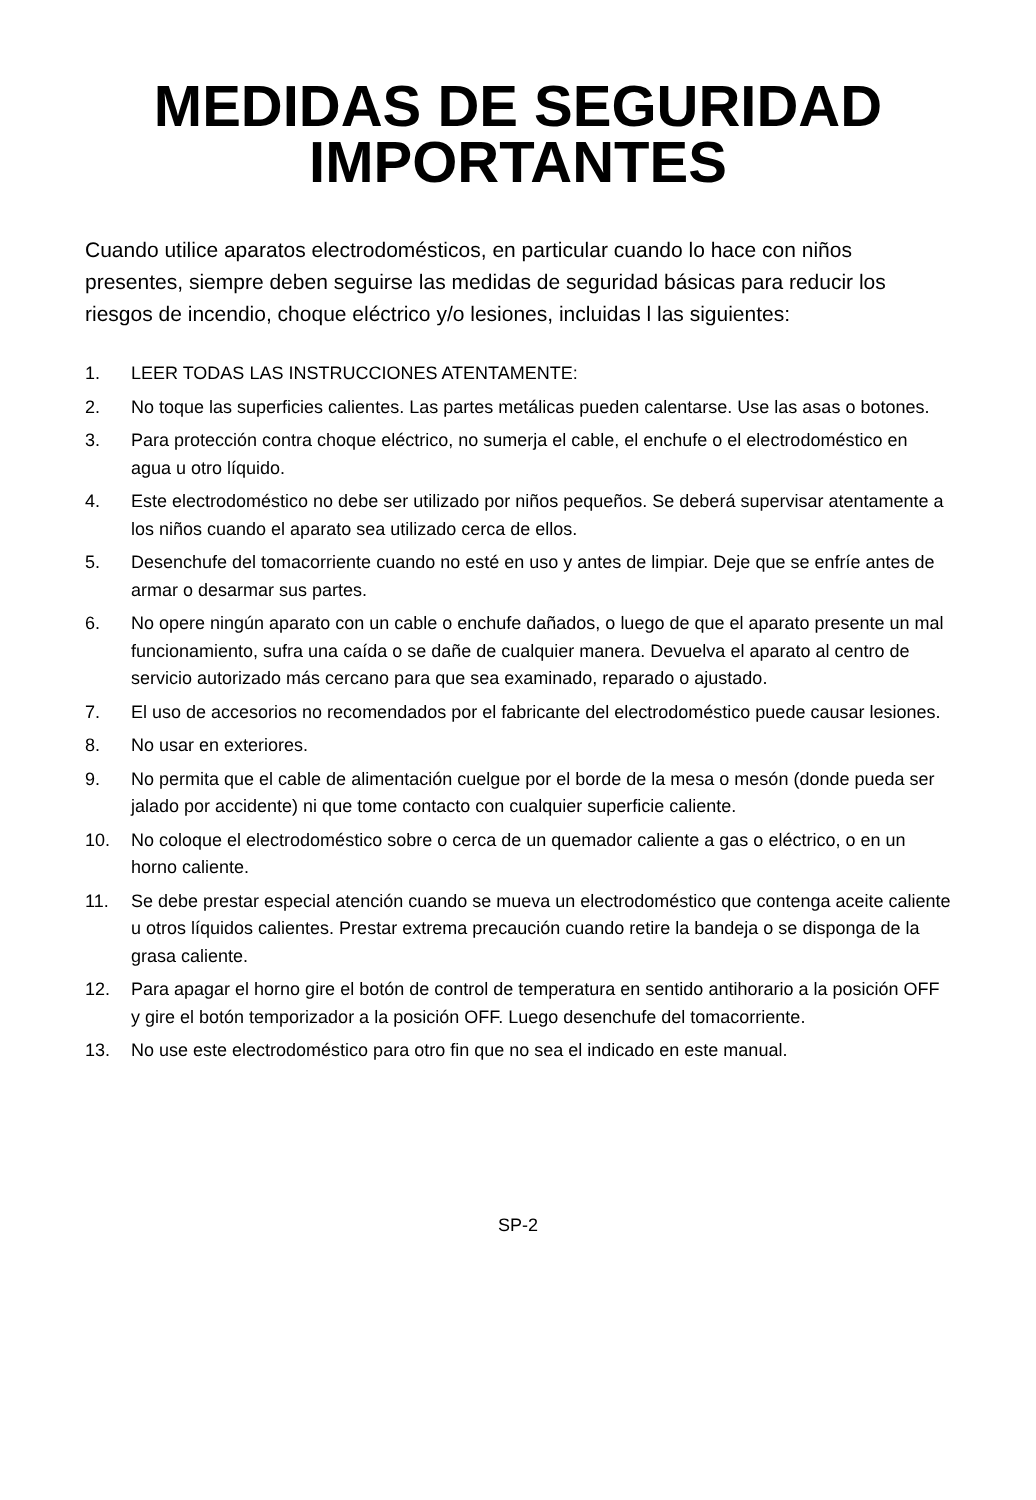MEDIDAS DE SEGURIDAD
IMPORTANTES
Cuando utilice aparatos electrodomésticos, en particular cuando lo hace con niños presentes, siempre deben seguirse las medidas de seguridad básicas para reducir los riesgos de incendio, choque eléctrico y/o lesiones, incluidas l las siguientes:
1. LEER TODAS LAS INSTRUCCIONES ATENTAMENTE:
2. No toque las superficies calientes. Las partes metálicas pueden calentarse. Use las asas o botones.
3. Para protección contra choque eléctrico, no sumerja el cable, el enchufe o el electrodoméstico en agua u otro líquido.
4. Este electrodoméstico no debe ser utilizado por niños pequeños. Se deberá supervisar atentamente a los niños cuando el aparato sea utilizado cerca de ellos.
5. Desenchufe del tomacorriente cuando no esté en uso y antes de limpiar. Deje que se enfríe antes de armar o desarmar sus partes.
6. No opere ningún aparato con un cable o enchufe dañados, o luego de que el aparato presente un mal funcionamiento, sufra una caída o se dañe de cualquier manera. Devuelva el aparato al centro de servicio autorizado más cercano para que sea examinado, reparado o ajustado.
7. El uso de accesorios no recomendados por el fabricante del electrodoméstico puede causar lesiones.
8. No usar en exteriores.
9. No permita que el cable de alimentación cuelgue por el borde de la mesa o mesón (donde pueda ser jalado por accidente) ni que tome contacto con cualquier superficie caliente.
10. No coloque el electrodoméstico sobre o cerca de un quemador caliente a gas o eléctrico, o en un horno caliente.
11. Se debe prestar especial atención cuando se mueva un electrodoméstico que contenga aceite caliente u otros líquidos calientes. Prestar extrema precaución cuando retire la bandeja o se disponga de la grasa caliente.
12. Para apagar el horno gire el botón de control de temperatura en sentido antihorario a la posición OFF y gire el botón temporizador a la posición OFF. Luego desenchufe del tomacorriente.
13. No use este electrodoméstico para otro fin que no sea el indicado en este manual.
SP-2